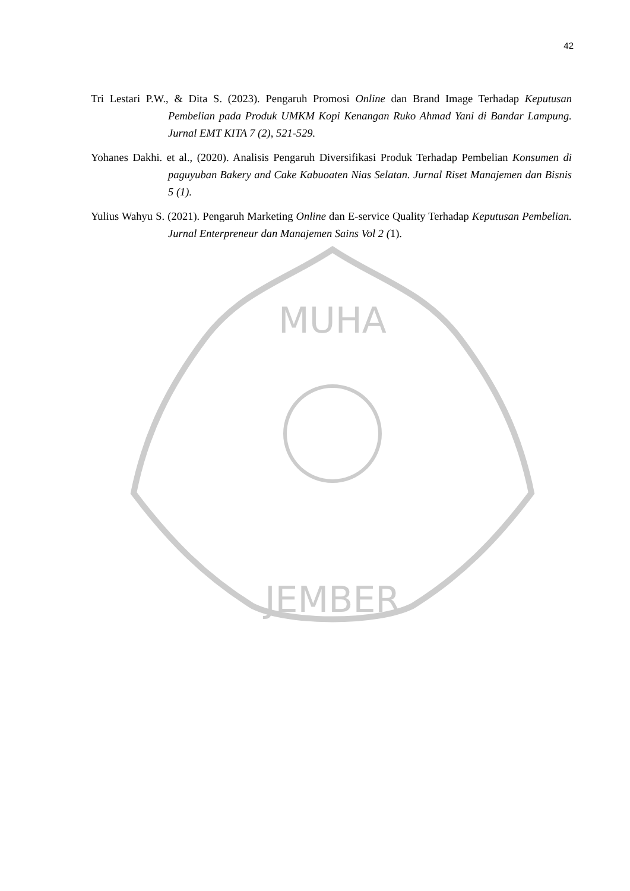42
JEMBER
MUHA
Tri Lestari P.W., & Dita S. (2023). Pengaruh Promosi Online dan Brand Image Terhadap Keputusan Pembelian pada Produk UMKM Kopi Kenangan Ruko Ahmad Yani di Bandar Lampung. Jurnal EMT KITA 7 (2), 521-529.
Yohanes Dakhi. et al., (2020). Analisis Pengaruh Diversifikasi Produk Terhadap Pembelian Konsumen di paguyuban Bakery and Cake Kabuoaten Nias Selatan. Jurnal Riset Manajemen dan Bisnis 5 (1).
Yulius Wahyu S. (2021). Pengaruh Marketing Online dan E-service Quality Terhadap Keputusan Pembelian. Jurnal Enterpreneur dan Manajemen Sains Vol 2 (1).